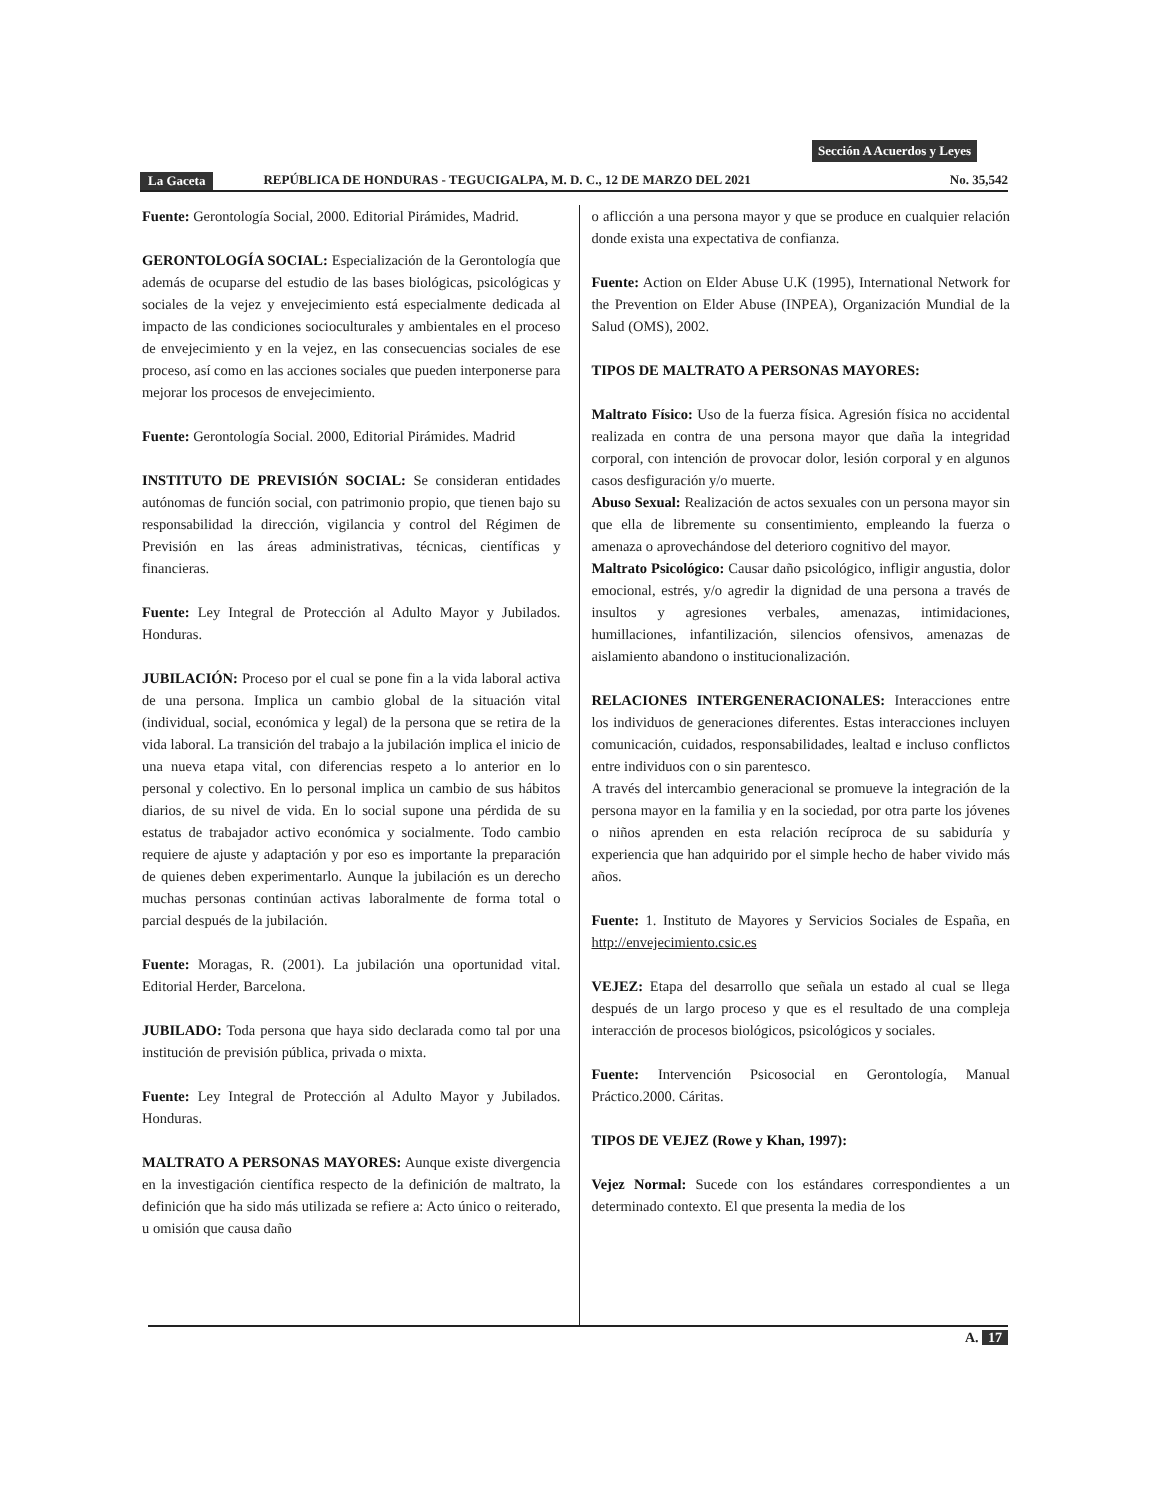Sección A Acuerdos y Leyes
La Gaceta REPÚBLICA DE HONDURAS - TEGUCIGALPA, M. D. C., 12 DE MARZO DEL 2021 No. 35,542
Fuente: Gerontología Social, 2000. Editorial Pirámides, Madrid.
GERONTOLOGÍA SOCIAL: Especialización de la Gerontología que además de ocuparse del estudio de las bases biológicas, psicológicas y sociales de la vejez y envejecimiento está especialmente dedicada al impacto de las condiciones socioculturales y ambientales en el proceso de envejecimiento y en la vejez, en las consecuencias sociales de ese proceso, así como en las acciones sociales que pueden interponerse para mejorar los procesos de envejecimiento.
Fuente: Gerontología Social. 2000, Editorial Pirámides. Madrid
INSTITUTO DE PREVISIÓN SOCIAL: Se consideran entidades autónomas de función social, con patrimonio propio, que tienen bajo su responsabilidad la dirección, vigilancia y control del Régimen de Previsión en las áreas administrativas, técnicas, científicas y financieras.
Fuente: Ley Integral de Protección al Adulto Mayor y Jubilados. Honduras.
JUBILACIÓN: Proceso por el cual se pone fin a la vida laboral activa de una persona. Implica un cambio global de la situación vital (individual, social, económica y legal) de la persona que se retira de la vida laboral. La transición del trabajo a la jubilación implica el inicio de una nueva etapa vital, con diferencias respeto a lo anterior en lo personal y colectivo. En lo personal implica un cambio de sus hábitos diarios, de su nivel de vida. En lo social supone una pérdida de su estatus de trabajador activo económica y socialmente. Todo cambio requiere de ajuste y adaptación y por eso es importante la preparación de quienes deben experimentarlo. Aunque la jubilación es un derecho muchas personas continúan activas laboralmente de forma total o parcial después de la jubilación.
Fuente: Moragas, R. (2001). La jubilación una oportunidad vital. Editorial Herder, Barcelona.
JUBILADO: Toda persona que haya sido declarada como tal por una institución de previsión pública, privada o mixta.
Fuente: Ley Integral de Protección al Adulto Mayor y Jubilados. Honduras.
MALTRATO A PERSONAS MAYORES: Aunque existe divergencia en la investigación científica respecto de la definición de maltrato, la definición que ha sido más utilizada se refiere a: Acto único o reiterado, u omisión que causa daño
o aflicción a una persona mayor y que se produce en cualquier relación donde exista una expectativa de confianza.
Fuente: Action on Elder Abuse U.K (1995), International Network for the Prevention on Elder Abuse (INPEA), Organización Mundial de la Salud (OMS), 2002.
TIPOS DE MALTRATO A PERSONAS MAYORES:
Maltrato Físico: Uso de la fuerza física. Agresión física no accidental realizada en contra de una persona mayor que daña la integridad corporal, con intención de provocar dolor, lesión corporal y en algunos casos desfiguración y/o muerte.
Abuso Sexual: Realización de actos sexuales con un persona mayor sin que ella de libremente su consentimiento, empleando la fuerza o amenaza o aprovechándose del deterioro cognitivo del mayor.
Maltrato Psicológico: Causar daño psicológico, infligir angustia, dolor emocional, estrés, y/o agredir la dignidad de una persona a través de insultos y agresiones verbales, amenazas, intimidaciones, humillaciones, infantilización, silencios ofensivos, amenazas de aislamiento abandono o institucionalización.
RELACIONES INTERGENERACIONALES: Interacciones entre los individuos de generaciones diferentes. Estas interacciones incluyen comunicación, cuidados, responsabilidades, lealtad e incluso conflictos entre individuos con o sin parentesco.
A través del intercambio generacional se promueve la integración de la persona mayor en la familia y en la sociedad, por otra parte los jóvenes o niños aprenden en esta relación recíproca de su sabiduría y experiencia que han adquirido por el simple hecho de haber vivido más años.
Fuente: 1. Instituto de Mayores y Servicios Sociales de España, en http://envejecimiento.csic.es
VEJEZ: Etapa del desarrollo que señala un estado al cual se llega después de un largo proceso y que es el resultado de una compleja interacción de procesos biológicos, psicológicos y sociales.
Fuente: Intervención Psicosocial en Gerontología, Manual Práctico.2000. Cáritas.
TIPOS DE VEJEZ (Rowe y Khan, 1997):
Vejez Normal: Sucede con los estándares correspondientes a un determinado contexto. El que presenta la media de los
A. 17